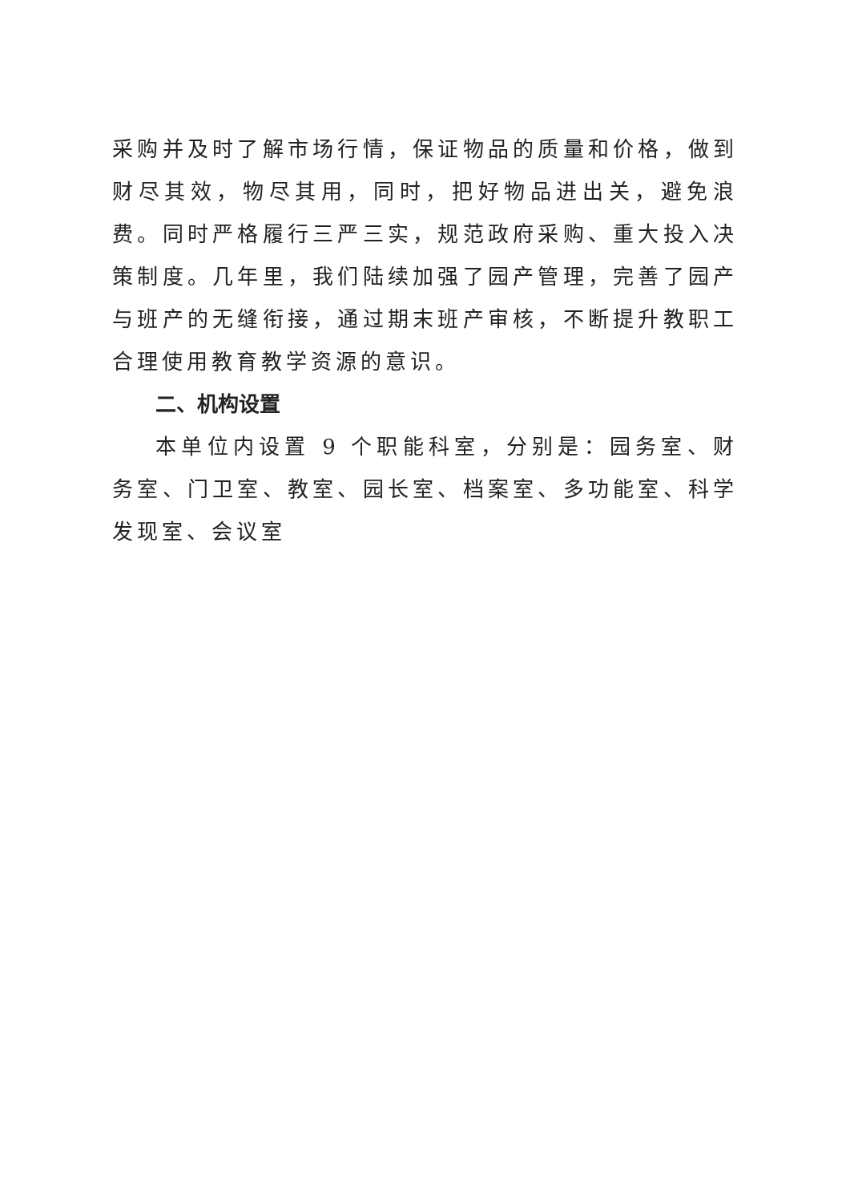采购并及时了解市场行情，保证物品的质量和价格，做到财尽其效，物尽其用，同时，把好物品进出关，避免浪费。同时严格履行三严三实，规范政府采购、重大投入决策制度。几年里，我们陆续加强了园产管理，完善了园产与班产的无缝衔接，通过期末班产审核，不断提升教职工合理使用教育教学资源的意识。
二、机构设置
本单位内设置 9 个职能科室，分别是：园务室、财务室、门卫室、教室、园长室、档案室、多功能室、科学发现室、会议室